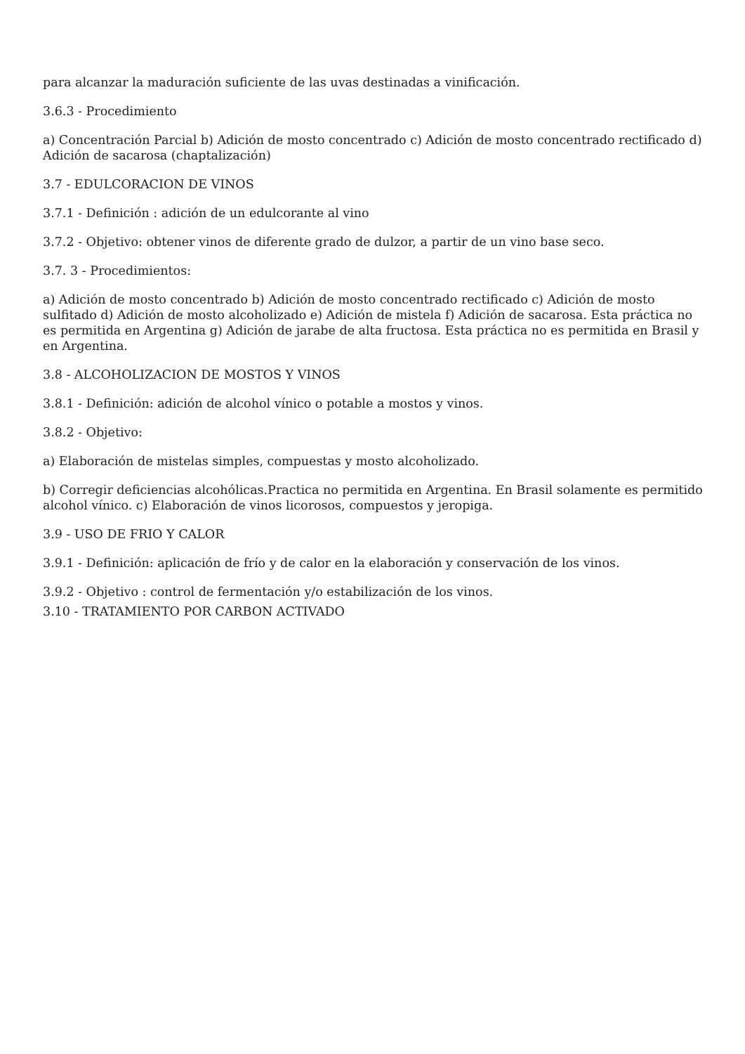para alcanzar la maduración suficiente de las uvas destinadas a vinificación.
3.6.3 - Procedimiento
a) Concentración Parcial b) Adición de mosto concentrado c) Adición de mosto concentrado rectificado d) Adición de sacarosa (chaptalización)
3.7 - EDULCORACION DE VINOS
3.7.1 - Definición : adición de un edulcorante al vino
3.7.2 - Objetivo: obtener vinos de diferente grado de dulzor, a partir de un vino base seco.
3.7. 3 - Procedimientos:
a) Adición de mosto concentrado b) Adición de mosto concentrado rectificado c) Adición de mosto sulfitado d) Adición de mosto alcoholizado e) Adición de mistela f) Adición de sacarosa. Esta práctica no es permitida en Argentina g) Adición de jarabe de alta fructosa. Esta práctica no es permitida en Brasil y en Argentina.
3.8 - ALCOHOLIZACION DE MOSTOS Y VINOS
3.8.1 - Definición: adición de alcohol vínico o potable a mostos y vinos.
3.8.2 - Objetivo:
a) Elaboración de mistelas simples, compuestas y mosto alcoholizado.
b) Corregir deficiencias alcohólicas.Practica no permitida en Argentina. En Brasil solamente es permitido alcohol vínico. c) Elaboración de vinos licorosos, compuestos y jeropiga.
3.9 - USO DE FRIO Y CALOR
3.9.1 - Definición: aplicación de frío y de calor en la elaboración y conservación de los vinos.
3.9.2 - Objetivo : control de fermentación y/o estabilización de los vinos.
3.10 - TRATAMIENTO POR CARBON ACTIVADO